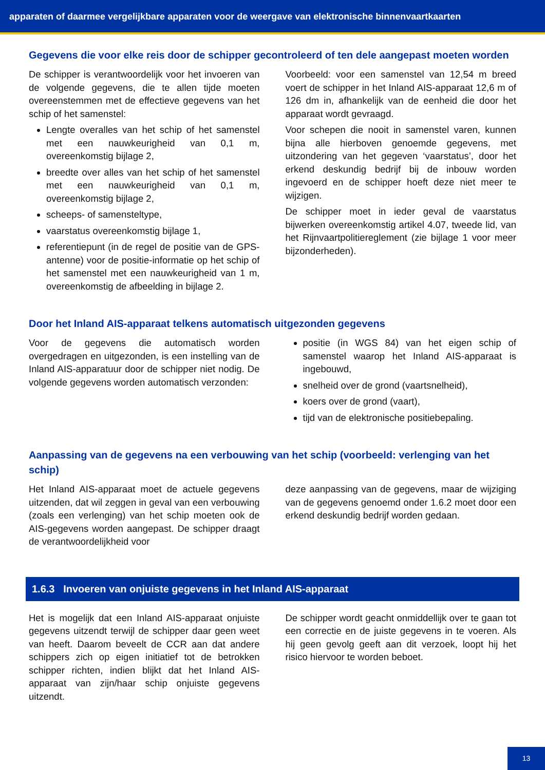apparaten of daarmee vergelijkbare apparaten voor de weergave van elektronische binnenvaartkaarten
Gegevens die voor elke reis door de schipper gecontroleerd of ten dele aangepast moeten worden
De schipper is verantwoordelijk voor het invoeren van de volgende gegevens, die te allen tijde moeten overeenstemmen met de effectieve gegevens van het schip of het samenstel:
Lengte overalles van het schip of het samenstel met een nauwkeurigheid van 0,1 m, overeenkomstig bijlage 2,
breedte over alles van het schip of het samenstel met een nauwkeurigheid van 0,1 m, overeenkomstig bijlage 2,
scheeps- of samensteltype,
vaarstatus overeenkomstig bijlage 1,
referentiepunt (in de regel de positie van de GPS-antenne) voor de positie-informatie op het schip of het samenstel met een nauwkeurigheid van 1 m, overeenkomstig de afbeelding in bijlage 2.
Voorbeeld: voor een samenstel van 12,54 m breed voert de schipper in het Inland AIS-apparaat 12,6 m of 126 dm in, afhankelijk van de eenheid die door het apparaat wordt gevraagd.
Voor schepen die nooit in samenstel varen, kunnen bijna alle hierboven genoemde gegevens, met uitzondering van het gegeven ‘vaarstatus’, door het erkend deskundig bedrijf bij de inbouw worden ingevoerd en de schipper hoeft deze niet meer te wijzigen.
De schipper moet in ieder geval de vaarstatus bijwerken overeenkomstig artikel 4.07, tweede lid, van het Rijnvaartpolitiereglement (zie bijlage 1 voor meer bijzonderheden).
Door het Inland AIS-apparaat telkens automatisch uitgezonden gegevens
Voor de gegevens die automatisch worden overgedragen en uitgezonden, is een instelling van de Inland AIS-apparatuur door de schipper niet nodig. De volgende gegevens worden automatisch verzonden:
positie (in WGS 84) van het eigen schip of samenstel waarop het Inland AIS-apparaat is ingebouwd,
snelheid over de grond (vaartsnelheid),
koers over de grond (vaart),
tijd van de elektronische positiebepaling.
Aanpassing van de gegevens na een verbouwing van het schip (voorbeeld: verlenging van het schip)
Het Inland AIS-apparaat moet de actuele gegevens uitzenden, dat wil zeggen in geval van een verbouwing (zoals een verlenging) van het schip moeten ook de AIS-gegevens worden aangepast. De schipper draagt de verantwoordelijkheid voor
deze aanpassing van de gegevens, maar de wijziging van de gegevens genoemd onder 1.6.2 moet door een erkend deskundig bedrijf worden gedaan.
1.6.3 Invoeren van onjuiste gegevens in het Inland AIS-apparaat
Het is mogelijk dat een Inland AIS-apparaat onjuiste gegevens uitzendt terwijl de schipper daar geen weet van heeft. Daarom beveelt de CCR aan dat andere schippers zich op eigen initiatief tot de betrokken schipper richten, indien blijkt dat het Inland AIS-apparaat van zijn/haar schip onjuiste gegevens uitzendt.
De schipper wordt geacht onmiddellijk over te gaan tot een correctie en de juiste gegevens in te voeren. Als hij geen gevolg geeft aan dit verzoek, loopt hij het risico hiervoor te worden beboet.
13